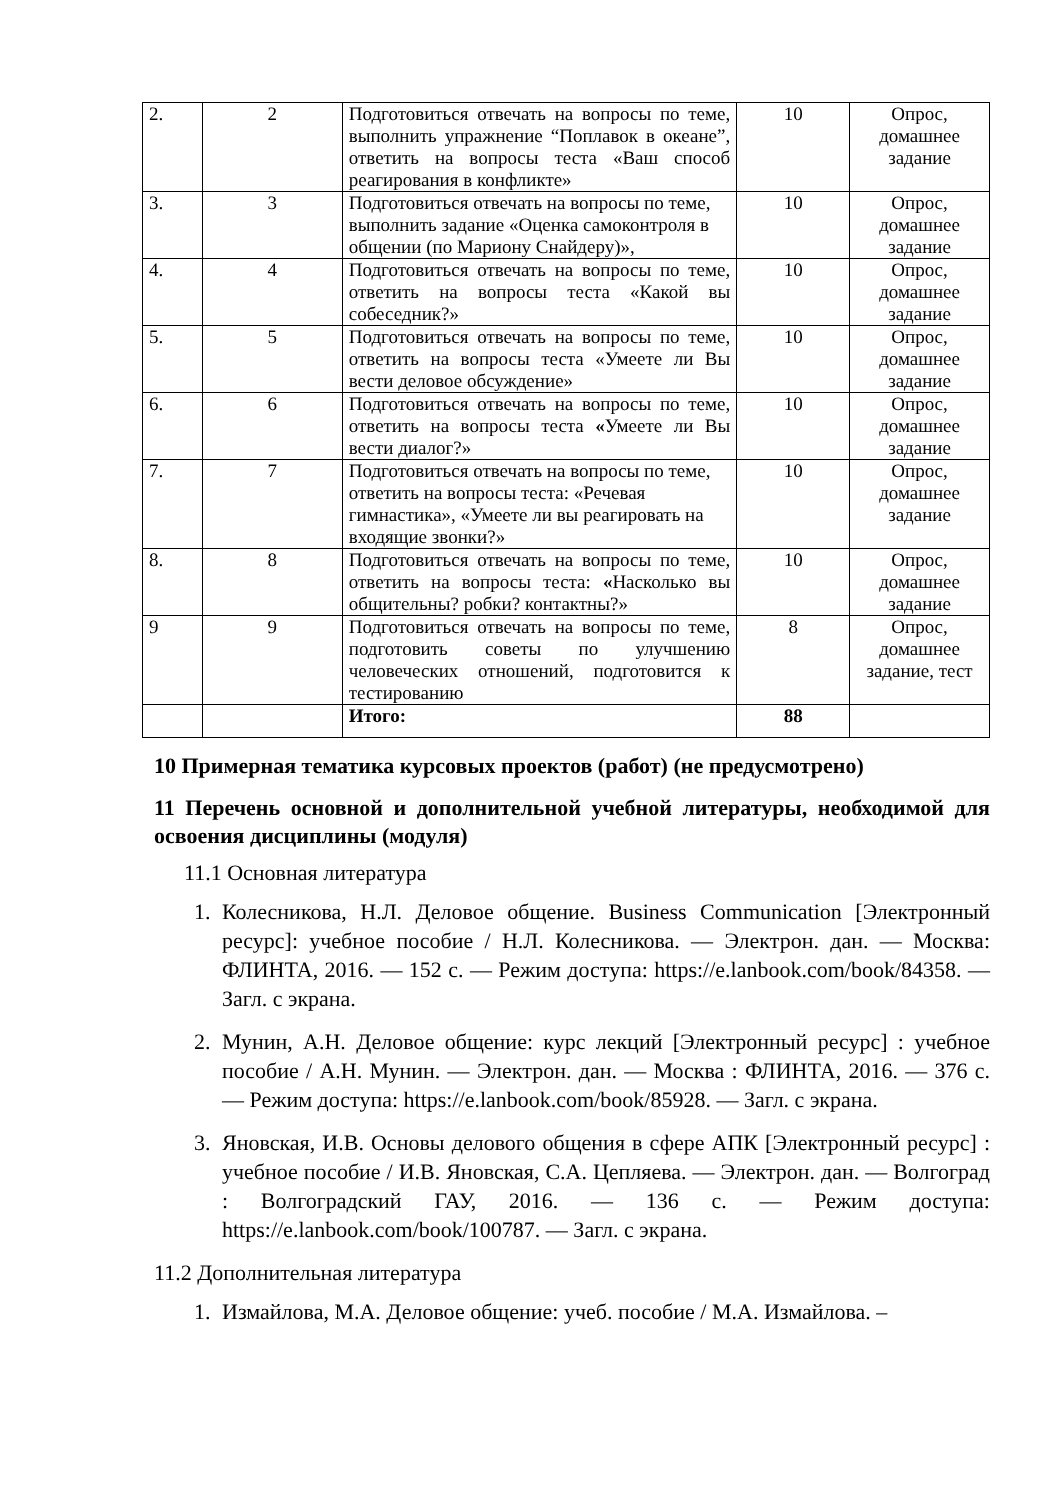| 2. | 2 | Подготовиться отвечать на вопросы по теме, выполнить упражнение “Поплавок в океане”, ответить на вопросы теста «Ваш способ реагирования в конфликте» | 10 | Опрос, домашнее задание |
| 3. | 3 | Подготовиться отвечать на вопросы по теме, выполнить задание «Оценка самоконтроля в общении (по Мариону Снайдеру)», | 10 | Опрос, домашнее задание |
| 4. | 4 | Подготовиться отвечать на вопросы по теме, ответить на вопросы теста «Какой вы собеседник?» | 10 | Опрос, домашнее задание |
| 5. | 5 | Подготовиться отвечать на вопросы по теме, ответить на вопросы теста «Умеете ли Вы вести деловое обсуждение» | 10 | Опрос, домашнее задание |
| 6. | 6 | Подготовиться отвечать на вопросы по теме, ответить на вопросы теста « Умеете ли Вы вести диалог?» | 10 | Опрос, домашнее задание |
| 7. | 7 | Подготовиться отвечать на вопросы по теме, ответить на вопросы теста: «Речевая гимнастика», «Умеете ли вы реагировать на входящие звонки?» | 10 | Опрос, домашнее задание |
| 8. | 8 | Подготовиться отвечать на вопросы по теме, ответить на вопросы теста: « Насколько вы общительны? робки? контактны?» | 10 | Опрос, домашнее задание |
| 9 | 9 | Подготовиться отвечать на вопросы по теме, подготовить советы по улучшению человеческих отношений, подготовится к тестированию | 8 | Опрос, домашнее задание, тест |
| | | Итого: | 88 | |
10 Примерная тематика курсовых проектов (работ) (не предусмотрено)
11 Перечень основной и дополнительной учебной литературы, необходимой для освоения дисциплины (модуля)
11.1 Основная литература
1. Колесникова, Н.Л. Деловое общение. Business Communication [Электронный ресурс]: учебное пособие / Н.Л. Колесникова. — Электрон. дан. — Москва: ФЛИНТА, 2016. — 152 с. — Режим доступа: https://e.lanbook.com/book/84358. — Загл. с экрана.
2. Мунин, А.Н. Деловое общение: курс лекций [Электронный ресурс] : учебное пособие / А.Н. Мунин. — Электрон. дан. — Москва : ФЛИНТА, 2016. — 376 с. — Режим доступа: https://e.lanbook.com/book/85928. — Загл. с экрана.
3. Яновская, И.В. Основы делового общения в сфере АПК [Электронный ресурс] : учебное пособие / И.В. Яновская, С.А. Цепляева. — Электрон. дан. — Волгоград : Волгоградский ГАУ, 2016. — 136 с. — Режим доступа: https://e.lanbook.com/book/100787. — Загл. с экрана.
11.2 Дополнительная литература
1. Измайлова, М.А. Деловое общение: учеб. пособие / М.А. Измайлова. –